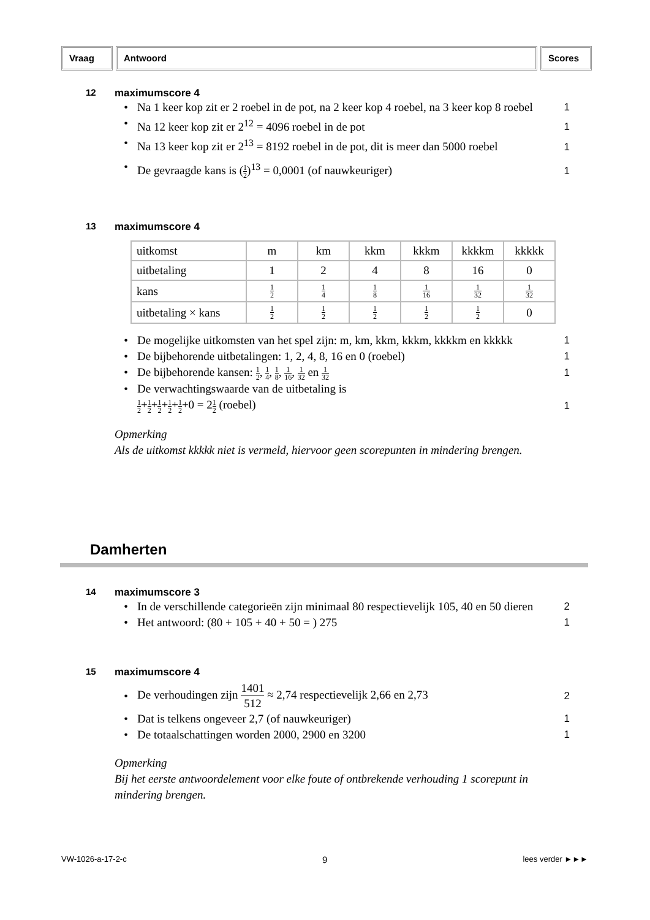Vraag Antwoord Scores
12 maximumscore 4
• Na 1 keer kop zit er 2 roebel in de pot, na 2 keer kop 4 roebel, na 3 keer kop 8 roebel
1
• Na 12 keer kop zit er 2<sup>12</sup> = 4096 roebel in de pot
1
• Na 13 keer kop zit er 2<sup>13</sup> = 8192 roebel in de pot, dit is meer dan 5000 roebel
1
• De gevraagde kans is (1 2)<sup>13</sup> = 0,0001 (of nauwkeuriger)
1
13 maximumscore 4
| uitkomst | m | km | kkm | kkkm | kkkkm | kkkkk |
| uitbetaling | 1 | 2 | 4 | 8 | 16 | 0 |
| kans | 1 2 | 1 4 | 1 8 | 1 16 | 1 32 | 1 32 |
| uitbetaling × kans | 1 2 | 1 2 | 1 2 | 1 2 | 1 2 | 0 |
• De mogelijke uitkomsten van het spel zijn: m, km, kkm, kkkm, kkkkm en kkkkk
1
• De bijbehorende uitbetalingen: 1, 2, 4, 8, 16 en 0 (roebel)
1
• De bijbehorende kansen: 1 2, 1 4, 1 8, 1 16, 1 32 en 1 32
1
• De verwachtingswaarde van de uitbetaling is
1 2+1 2+1 2+1 2+1 2+0 = 21 2 (roebel)
1
Opmerking
Als de uitkomst kkkkk niet is vermeld, hiervoor geen scorepunten in mindering brengen.
Damherten
14 maximumscore 3
• In de verschillende categorieën zijn minimaal 80 respectievelijk 105, 40 en 50 dieren
2
• Het antwoord: (80 + 105 + 40 + 50 = ) 275
1
15 maximumscore 4
• De verhoudingen zijn 1401 512 ≈ 2,74 respectievelijk 2,66 en 2,73
2
• Dat is telkens ongeveer 2,7 (of nauwkeuriger)
1
• De totaalschattingen worden 2000, 2900 en 3200
1
Opmerking
Bij het eerste antwoordelement voor elke foute of ontbrekende verhouding 1 scorepunt in mindering brengen.
VW-1026-a-17-2-c 9 lees verder ►►►